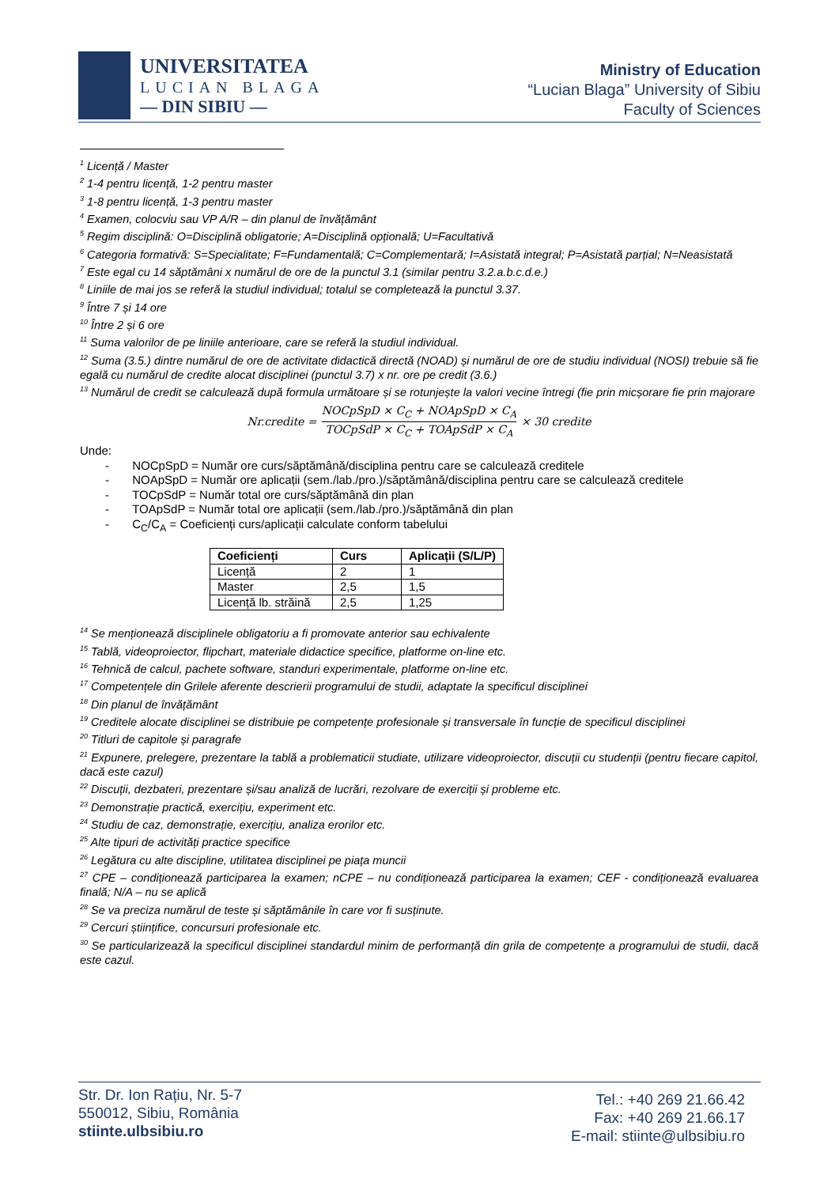UNIVERSITATEA
LUCIAN BLAGA
— DIN SIBIU —
Ministry of Education
“Lucian Blaga” University of Sibiu
Faculty of Sciences
<sup>1</sup> Licență / Master
<sup>2</sup> 1-4 pentru licență, 1-2 pentru master
<sup>3</sup> 1-8 pentru licență, 1-3 pentru master
<sup>4</sup> Examen, colocviu sau VP A/R – din planul de învățământ
<sup>5</sup> Regim disciplină: O=Disciplină obligatorie; A=Disciplină opțională; U=Facultativă
<sup>6</sup> Categoria formativă: S=Specialitate; F=Fundamentală; C=Complementară; I=Asistată integral; P=Asistată parțial; N=Neasistată
<sup>7</sup> Este egal cu 14 săptămâni x numărul de ore de la punctul 3.1 (similar pentru 3.2.a.b.c.d.e.)
<sup>8</sup> Liniile de mai jos se referă la studiul individual; totalul se completează la punctul 3.37.
<sup>9</sup> Între 7 și 14 ore
<sup>10</sup> Între 2 și 6 ore
<sup>11</sup> Suma valorilor de pe liniile anterioare, care se referă la studiul individual.
<sup>12</sup> Suma (3.5.) dintre numărul de ore de activitate didactică directă (NOAD) și numărul de ore de studiu individual (NOSI) trebuie să fie egală cu numărul de credite alocat disciplinei (punctul 3.7) x nr. ore pe credit (3.6.)
<sup>13</sup> Numărul de credit se calculează după formula următoare și se rotunjește la valori vecine întregi (fie prin micșorare fie prin majorare
Nr.credite = NOCpSpD × C<sub>C</sub> + NOApSpD × C<sub>A</sub> TOCpSdP × C<sub>C</sub> + TOApSdP × C<sub>A</sub> × 30 credite
Unde:
- NOCpSpD = Număr ore curs/săptămână/disciplina pentru care se calculează creditele
- NOApSpD = Număr ore aplicații (sem./lab./pro.)/săptămână/disciplina pentru care se calculează creditele
- TOCpSdP = Număr total ore curs/săptămână din plan
- TOApSdP = Număr total ore aplicații (sem./lab./pro.)/săptămână din plan
- C<sub>C</sub>/C<sub>A</sub> = Coeficienți curs/aplicații calculate conform tabelului
| Coeficienți | Curs | Aplicații (S/L/P) |
| --- | --- | --- |
| Licență | 2 | 1 |
| Master | 2,5 | 1,5 |
| Licență lb. străină | 2,5 | 1,25 |
<sup>14</sup> Se menționează disciplinele obligatoriu a fi promovate anterior sau echivalente
<sup>15</sup> Tablă, videoproiector, flipchart, materiale didactice specifice, platforme on-line etc.
<sup>16</sup> Tehnică de calcul, pachete software, standuri experimentale, platforme on-line etc.
<sup>17</sup> Competențele din Grilele aferente descrierii programului de studii, adaptate la specificul disciplinei
<sup>18</sup> Din planul de învățământ
<sup>19</sup> Creditele alocate disciplinei se distribuie pe competențe profesionale și transversale în funcție de specificul disciplinei
<sup>20</sup> Titluri de capitole și paragrafe
<sup>21</sup> Expunere, prelegere, prezentare la tablă a problematicii studiate, utilizare videoproiector, discuții cu studenții (pentru fiecare capitol, dacă este cazul)
<sup>22</sup> Discuții, dezbateri, prezentare și/sau analiză de lucrări, rezolvare de exerciții și probleme etc.
<sup>23</sup> Demonstrație practică, exercițiu, experiment etc.
<sup>24</sup> Studiu de caz, demonstrație, exercițiu, analiza erorilor etc.
<sup>25</sup> Alte tipuri de activități practice specifice
<sup>26</sup> Legătura cu alte discipline, utilitatea disciplinei pe piața muncii
<sup>27</sup> CPE – condiționează participarea la examen; nCPE – nu condiționează participarea la examen; CEF - condiționează evaluarea finală; N/A – nu se aplică
<sup>28</sup> Se va preciza numărul de teste și săptămânile în care vor fi susținute.
<sup>29</sup> Cercuri științifice, concursuri profesionale etc.
<sup>30</sup> Se particularizează la specificul disciplinei standardul minim de performanță din grila de competențe a programului de studii, dacă este cazul.
Str. Dr. Ion Rațiu, Nr. 5-7
550012, Sibiu, România
stiinte.ulbsibiu.ro
Tel.: +40 269 21.66.42
Fax: +40 269 21.66.17
E-mail: stiinte@ulbsibiu.ro